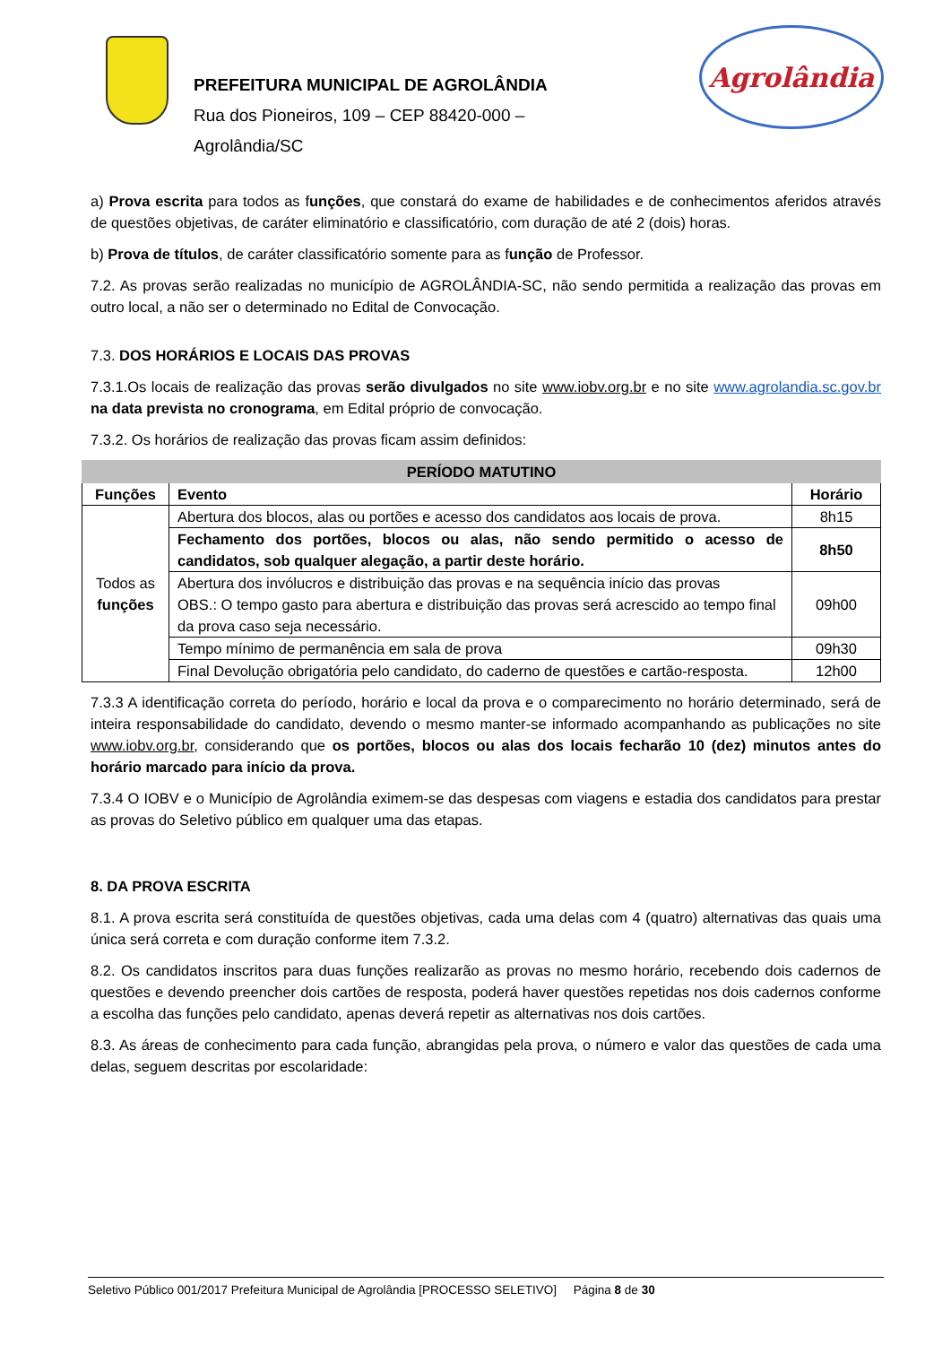PREFEITURA MUNICIPAL DE AGROLÂNDIA
Rua dos Pioneiros, 109 – CEP 88420-000 –
Agrolândia/SC
Agrolândia
a) Prova escrita para todos as funções, que constará do exame de habilidades e de conhecimentos aferidos através de questões objetivas, de caráter eliminatório e classificatório, com duração de até 2 (dois) horas.
b) Prova de títulos, de caráter classificatório somente para as função de Professor.
7.2. As provas serão realizadas no município de AGROLÂNDIA-SC, não sendo permitida a realização das provas em outro local, a não ser o determinado no Edital de Convocação.
7.3. DOS HORÁRIOS E LOCAIS DAS PROVAS
7.3.1.Os locais de realização das provas serão divulgados no site www.iobv.org.br e no site www.agrolandia.sc.gov.br na data prevista no cronograma, em Edital próprio de convocação.
7.3.2. Os horários de realização das provas ficam assim definidos:
| PERÍODO MATUTINO | | |
| --- | --- | --- |
| Funções | Evento | Horário |
| Todos as funções | Abertura dos blocos, alas ou portões e acesso dos candidatos aos locais de prova. | 8h15 |
| | Fechamento dos portões, blocos ou alas, não sendo permitido o acesso de candidatos, sob qualquer alegação, a partir deste horário. | 8h50 |
| | Abertura dos invólucros e distribuição das provas e na sequência início das provas OBS.: O tempo gasto para abertura e distribuição das provas será acrescido ao tempo final da prova caso seja necessário. | 09h00 |
| | Tempo mínimo de permanência em sala de prova | 09h30 |
| | Final Devolução obrigatória pelo candidato, do caderno de questões e cartão-resposta. | 12h00 |
7.3.3 A identificação correta do período, horário e local da prova e o comparecimento no horário determinado, será de inteira responsabilidade do candidato, devendo o mesmo manter-se informado acompanhando as publicações no site www.iobv.org.br, considerando que os portões, blocos ou alas dos locais fecharão 10 (dez) minutos antes do horário marcado para início da prova.
7.3.4 O IOBV e o Município de Agrolândia eximem-se das despesas com viagens e estadia dos candidatos para prestar as provas do Seletivo público em qualquer uma das etapas.
8. DA PROVA ESCRITA
8.1. A prova escrita será constituída de questões objetivas, cada uma delas com 4 (quatro) alternativas das quais uma única será correta e com duração conforme item 7.3.2.
8.2. Os candidatos inscritos para duas funções realizarão as provas no mesmo horário, recebendo dois cadernos de questões e devendo preencher dois cartões de resposta, poderá haver questões repetidas nos dois cadernos conforme a escolha das funções pelo candidato, apenas deverá repetir as alternativas nos dois cartões.
8.3. As áreas de conhecimento para cada função, abrangidas pela prova, o número e valor das questões de cada uma delas, seguem descritas por escolaridade:
Seletivo Público 001/2017 Prefeitura Municipal de Agrolândia [PROCESSO SELETIVO] Página 8 de 30